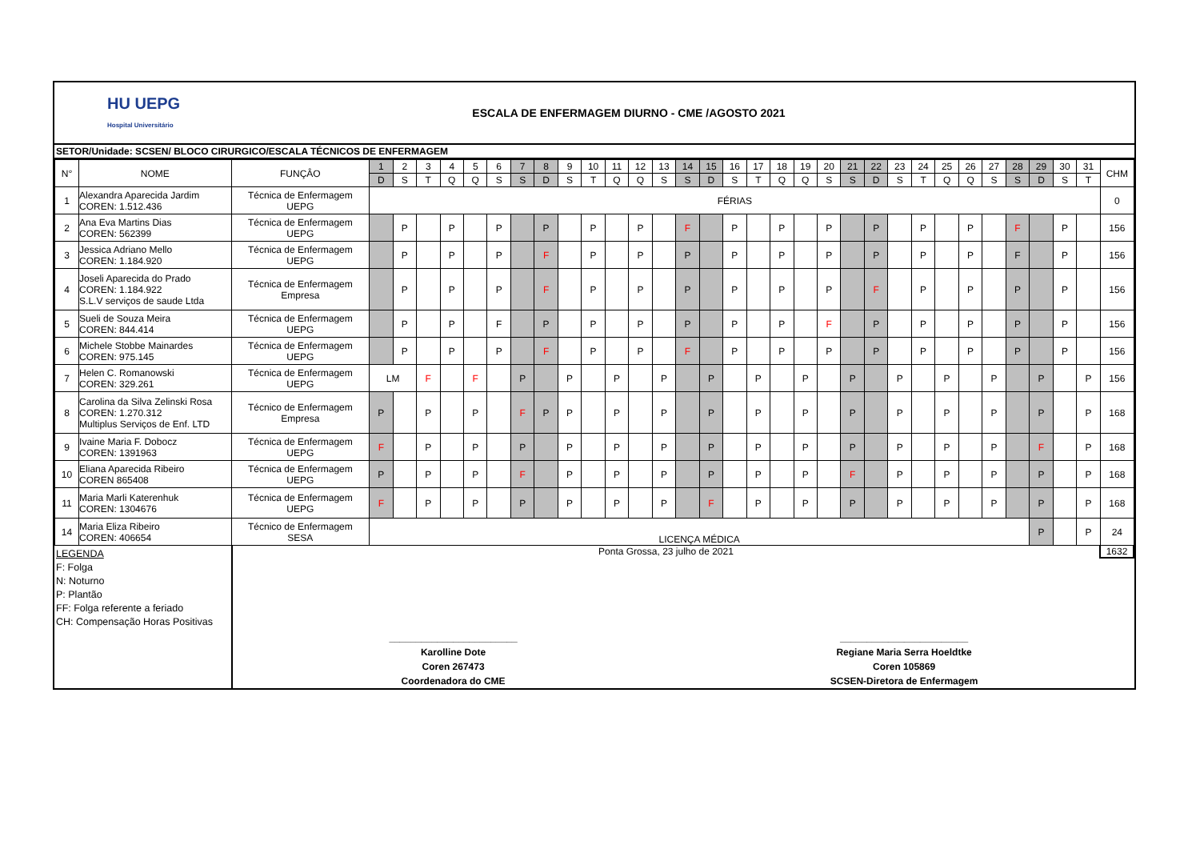HU UEPG
Hospital Universitário
ESCALA DE ENFERMAGEM DIURNO - CME /AGOSTO 2021
SETOR/Unidade: SCSEN/ BLOCO CIRURGICO/ESCALA TÉCNICOS DE ENFERMAGEM
| N° | NOME | FUNÇÂO | 1 | 2 | 3 | 4 | 5 | 6 | 7 | 8 | 9 | 10 | 11 | 12 | 13 | 14 | 15 | 16 | 17 | 18 | 19 | 20 | 21 | 22 | 23 | 24 | 25 | 26 | 27 | 28 | 29 | 30 | 31 | CHM |
| --- | --- | --- | --- | --- | --- | --- | --- | --- | --- | --- | --- | --- | --- | --- | --- | --- | --- | --- | --- | --- | --- | --- | --- | --- | --- | --- | --- | --- | --- | --- | --- | --- | --- | --- |
| | | | D | S | T | Q | Q | S | S | D | S | T | Q | Q | S | S | D | S | T | Q | Q | S | S | D | S | T | Q | Q | S | S | D | S | T | |
| 1 | Alexandra Aparecida Jardim COREN: 1.512.436 | Técnica de Enfermagem UEPG | FÉRIAS | | | | | | | | | | | | | | | | | | | | | | | | | | | | | | | 0 |
| 2 | Ana Eva Martins Dias COREN: 562399 | Técnica de Enfermagem UEPG | | P | | P | | P | | P | | P | | P | | F | | P | | P | | P | | P | | P | | P | | F | | P | | 156 |
| 3 | Jessica Adriano Mello COREN: 1.184.920 | Técnica de Enfermagem UEPG | | P | | P | | P | | F | | P | | P | | P | | P | | P | | P | | P | | P | | P | | F | | P | | 156 |
| 4 | Joseli Aparecida do Prado COREN: 1.184.922 S.L.V serviços de saude Ltda | Técnica de Enfermagem Empresa | | P | | P | | P | | F | | P | | P | | P | | P | | P | | P | | F | | P | | P | | P | | P | | 156 |
| 5 | Sueli de Souza Meira COREN: 844.414 | Técnica de Enfermagem UEPG | | P | | P | | F | | P | | P | | P | | P | | P | | P | | F | | P | | P | | P | | P | | P | | 156 |
| 6 | Michele Stobbe Mainardes COREN: 975.145 | Técnica de Enfermagem UEPG | | P | | P | | P | | F | | P | | P | | F | | P | | P | | P | | P | | P | | P | | P | | P | | 156 |
| 7 | Helen C. Romanowski COREN: 329.261 | Técnica de Enfermagem UEPG | LM | | F | | F | | P | | P | | P | | P | | P | | P | | P | | P | | P | | P | | P | | P | | P | 156 |
| 8 | Carolina da Silva Zelinski Rosa COREN: 1.270.312 Multiplus Serviços de Enf. LTD | Técnico de Enfermagem Empresa | P | | P | | P | | F | P | P | | P | | P | | P | | P | | P | | P | | P | | P | | P | | P | | P | 168 |
| 9 | Ivaine Maria F. Dobocz COREN: 1391963 | Técnica de Enfermagem UEPG | F | | P | | P | | P | | P | | P | | P | | P | | P | | P | | P | | P | | P | | P | | F | | P | 168 |
| 10 | Eliana Aparecida Ribeiro COREN 865408 | Técnica de Enfermagem UEPG | P | | P | | P | | F | | P | | P | | P | | P | | P | | P | | F | | P | | P | | P | | P | | P | 168 |
| 11 | Maria Marli Katerenhuk COREN: 1304676 | Técnica de Enfermagem UEPG | F | | P | | P | | P | | P | | P | | P | | F | | P | | P | | P | | P | | P | | P | | P | | P | 168 |
| 14 | Maria Eliza Ribeiro COREN: 406654 | Técnico de Enfermagem SESA | LICENÇA MÉDICA | | | | | | | | | | | | | | | | | | | | | | | | | | | | P | | P | 24 |
LEGENDA
F: Folga
N: Noturno
P: Plantão
FF: Folga referente a feriado
CH: Compensação Horas Positivas
Ponta Grossa, 23 julho de 2021 1632
________________________
Karolline Dote
Coren 267473
Coordenadora do CME
________________________
Regiane Maria Serra Hoeldtke
Coren 105869
SCSEN-Diretora de Enfermagem